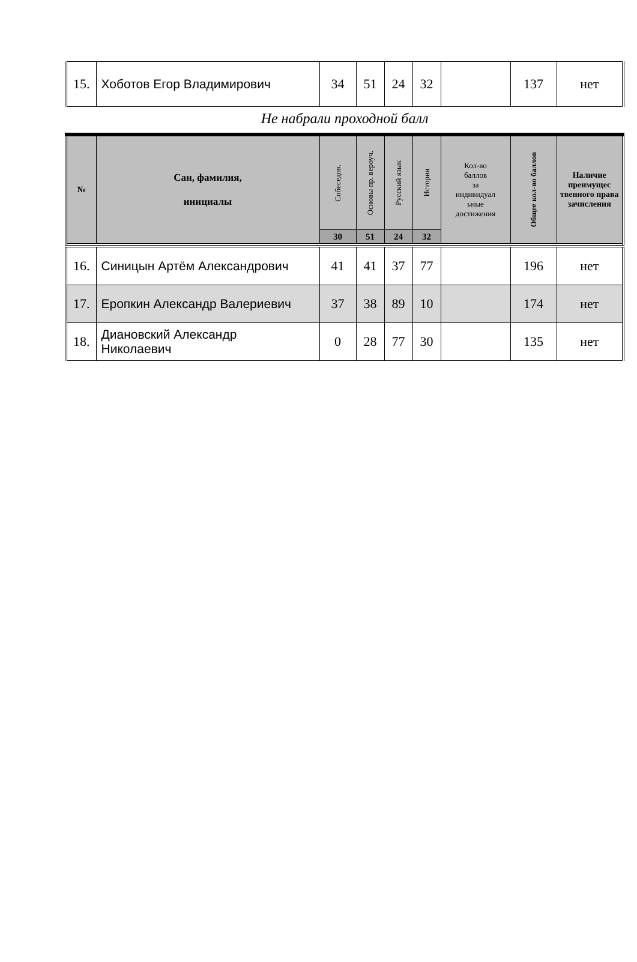| 15. | Хоботов Егор Владимирович | 34 | 51 | 24 | 32 | | 137 | нет |
Не набрали проходной балл
| № | Сан, фамилия, инициалы | Собеседов. | Основы пр. вероуч. | Русский язык | История | Кол-во баллов за индивидуал ьные достижения | Общее кол-во баллов | Наличие преимущес твенного права зачисления |
| --- | --- | --- | --- | --- | --- | --- | --- | --- |
| | | 30 | 51 | 24 | 32 | | | |
| 16. | Синицын Артём Александрович | 41 | 41 | 37 | 77 | | 196 | нет |
| 17. | Еропкин Александр Валериевич | 37 | 38 | 89 | 10 | | 174 | нет |
| 18. | Диановский Александр Николаевич | 0 | 28 | 77 | 30 | | 135 | нет |